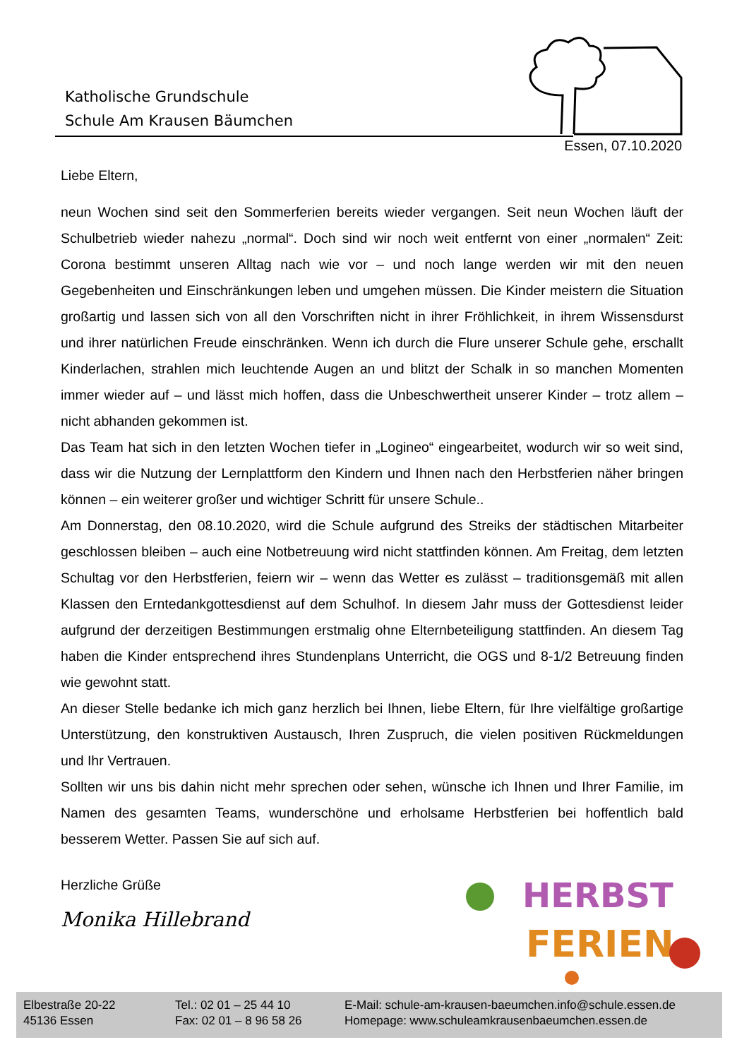Katholische Grundschule
Schule Am Krausen Bäumchen
Essen, 07.10.2020
Liebe Eltern,
neun Wochen sind seit den Sommerferien bereits wieder vergangen. Seit neun Wochen läuft der Schulbetrieb wieder nahezu „normal“. Doch sind wir noch weit entfernt von einer „normalen“ Zeit: Corona bestimmt unseren Alltag nach wie vor – und noch lange werden wir mit den neuen Gegebenheiten und Einschränkungen leben und umgehen müssen. Die Kinder meistern die Situation großartig und lassen sich von all den Vorschriften nicht in ihrer Fröhlichkeit, in ihrem Wissensdurst und ihrer natürlichen Freude einschränken. Wenn ich durch die Flure unserer Schule gehe, erschallt Kinderlachen, strahlen mich leuchtende Augen an und blitzt der Schalk in so manchen Momenten immer wieder auf – und lässt mich hoffen, dass die Unbeschwertheit unserer Kinder – trotz allem – nicht abhanden gekommen ist.
Das Team hat sich in den letzten Wochen tiefer in „Logineo“ eingearbeitet, wodurch wir so weit sind, dass wir die Nutzung der Lernplattform den Kindern und Ihnen nach den Herbstferien näher bringen können – ein weiterer großer und wichtiger Schritt für unsere Schule..
Am Donnerstag, den 08.10.2020, wird die Schule aufgrund des Streiks der städtischen Mitarbeiter geschlossen bleiben – auch eine Notbetreuung wird nicht stattfinden können. Am Freitag, dem letzten Schultag vor den Herbstferien, feiern wir – wenn das Wetter es zulässt – traditionsgemäß mit allen Klassen den Erntedankgottesdienst auf dem Schulhof. In diesem Jahr muss der Gottesdienst leider aufgrund der derzeitigen Bestimmungen erstmalig ohne Elternbeteiligung stattfinden. An diesem Tag haben die Kinder entsprechend ihres Stundenplans Unterricht, die OGS und 8-1/2 Betreuung finden wie gewohnt statt.
An dieser Stelle bedanke ich mich ganz herzlich bei Ihnen, liebe Eltern, für Ihre vielfältige großartige Unterstützung, den konstruktiven Austausch, Ihren Zuspruch, die vielen positiven Rückmeldungen und Ihr Vertrauen.
Sollten wir uns bis dahin nicht mehr sprechen oder sehen, wünsche ich Ihnen und Ihrer Familie, im Namen des gesamten Teams, wunderschöne und erholsame Herbstferien bei hoffentlich bald besserem Wetter. Passen Sie auf sich auf.
Herzliche Grüße
Monika Hillebrand
HERBST
FERIEN
Elbestraße 20-22
45136 Essen
Tel.: 02 01 – 25 44 10
Fax: 02 01 – 8 96 58 26
E-Mail: schule-am-krausen-baeumchen.info@schule.essen.de
Homepage: www.schuleamkrausenbaeumchen.essen.de